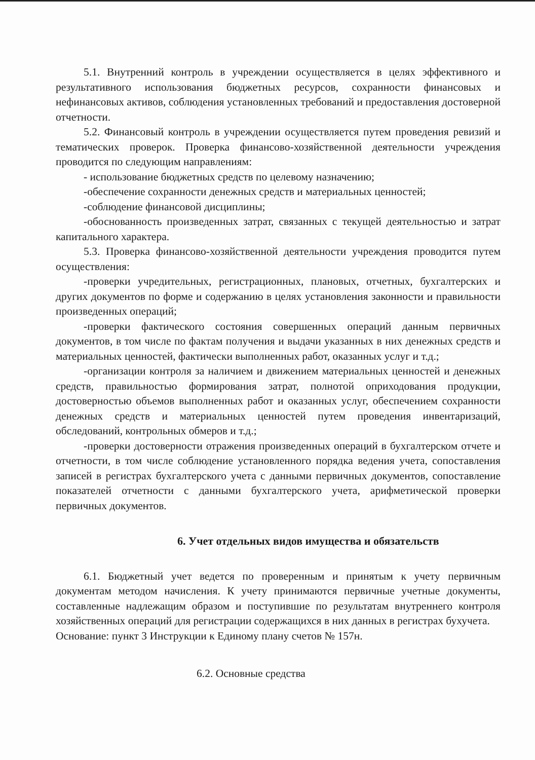5.1. Внутренний контроль в учреждении осуществляется в целях эффективного и результативного использования бюджетных ресурсов, сохранности финансовых и нефинансовых активов, соблюдения установленных требований и предоставления достоверной отчетности.
5.2. Финансовый контроль в учреждении осуществляется путем проведения ревизий и тематических проверок. Проверка финансово-хозяйственной деятельности учреждения проводится по следующим направлениям:
- использование бюджетных средств по целевому назначению;
-обеспечение сохранности денежных средств и материальных ценностей;
-соблюдение финансовой дисциплины;
-обоснованность произведенных затрат, связанных с текущей деятельностью и затрат капитального характера.
5.3. Проверка финансово-хозяйственной деятельности учреждения проводится путем осуществления:
-проверки учредительных, регистрационных, плановых, отчетных, бухгалтерских и других документов по форме и содержанию в целях установления законности и правильности произведенных операций;
-проверки фактического состояния совершенных операций данным первичных документов, в том числе по фактам получения и выдачи указанных в них денежных средств и материальных ценностей, фактически выполненных работ, оказанных услуг и т.д.;
-организации контроля за наличием и движением материальных ценностей и денежных средств, правильностью формирования затрат, полнотой оприходования продукции, достоверностью объемов выполненных работ и оказанных услуг, обеспечением сохранности денежных средств и материальных ценностей путем проведения инвентаризаций, обследований, контрольных обмеров и т.д.;
-проверки достоверности отражения произведенных операций в бухгалтерском отчете и отчетности, в том числе соблюдение установленного порядка ведения учета, сопоставления записей в регистрах бухгалтерского учета с данными первичных документов, сопоставление показателей отчетности с данными бухгалтерского учета, арифметической проверки первичных документов.
6. Учет отдельных видов имущества и обязательств
6.1. Бюджетный учет ведется по проверенным и принятым к учету первичным документам методом начисления. К учету принимаются первичные учетные документы, составленные надлежащим образом и поступившие по результатам внутреннего контроля хозяйственных операций для регистрации содержащихся в них данных в регистрах бухучета.
Основание: пункт 3 Инструкции к Единому плану счетов № 157н.
6.2. Основные средства